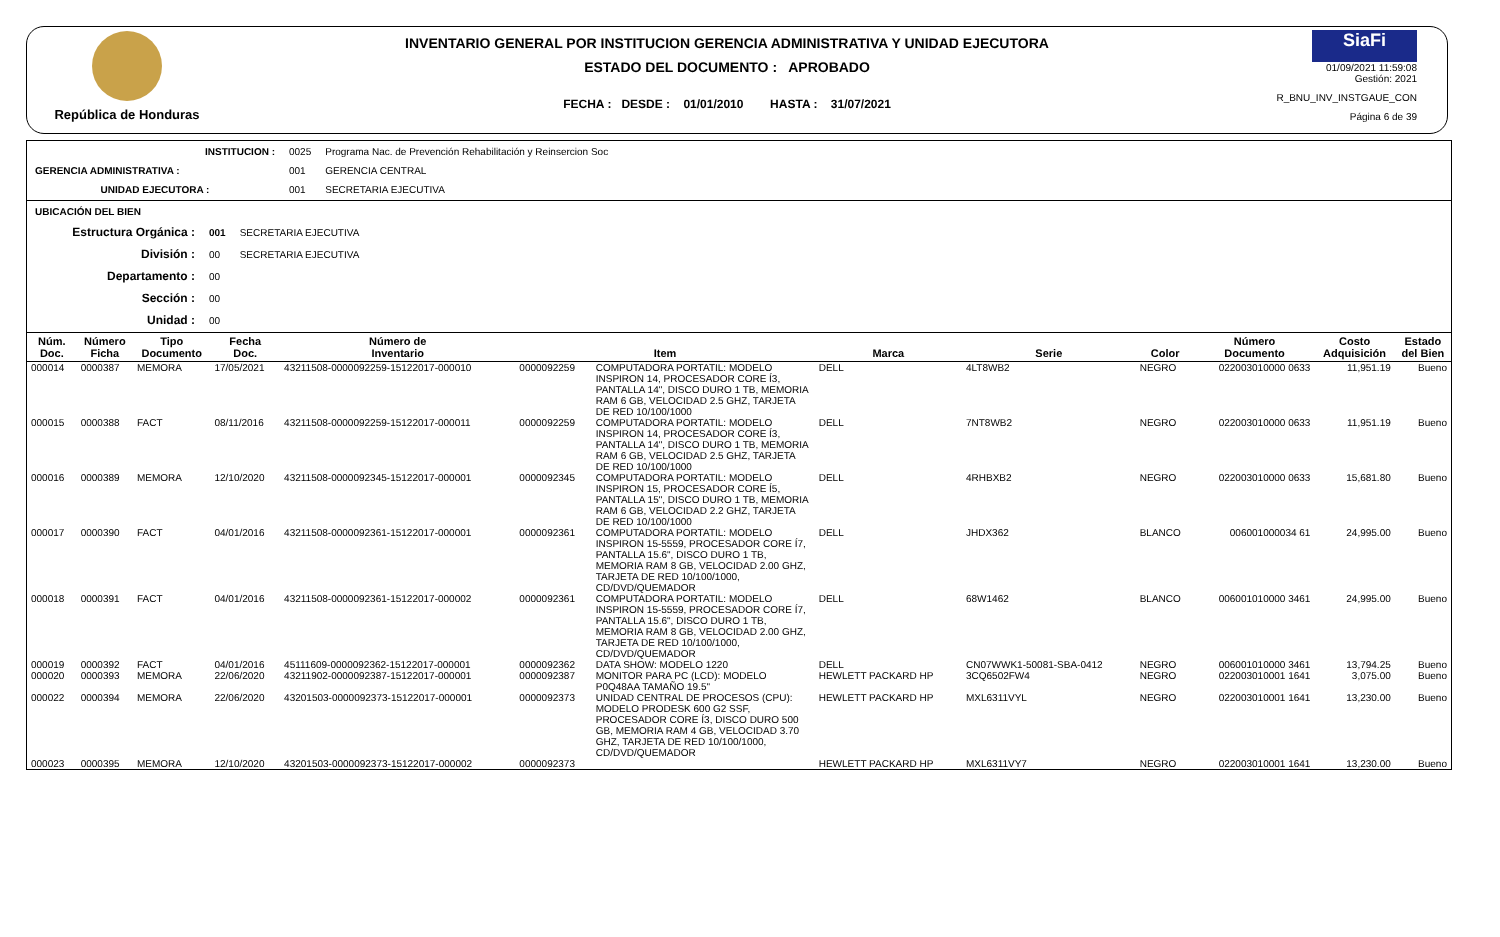República de Honduras INVENTARIO GENERAL POR INSTITUCION GERENCIA ADMINISTRATIVA Y UNIDAD EJECUTORA
ESTADO DEL DOCUMENTO : APROBADO
FECHA : DESDE : 01/01/2010 HASTA : 31/07/2021
SiaFi
01/09/2021 11:59:08
Gestión: 2021
R_BNU_INV_INSTGAUE_CON
Página 6 de 39
| INSTITUCION : | 0025 | Programa Nac. de Prevención Rehabilitación y Reinsercion Soc |
| GERENCIA ADMINISTRATIVA : | 001 | GERENCIA CENTRAL |
| UNIDAD EJECUTORA : | 001 | SECRETARIA EJECUTIVA |
| UBICACIÓN DEL BIEN | | |
| Estructura Orgánica : | 001 | SECRETARIA EJECUTIVA |
| División : | 00 | SECRETARIA EJECUTIVA |
| Departamento : | 00 | |
| Sección : | 00 | |
| Unidad : | 00 | |
| Núm. Doc. | Número Ficha | Tipo Documento | Fecha Doc. | Número de Inventario | Item | | Marca | Serie | Color | Número Documento | Costo Adquisición | Estado del Bien |
| --- | --- | --- | --- | --- | --- | --- | --- | --- | --- | --- | --- | --- |
| 000014 | 0000387 | MEMORA | 17/05/2021 | 43211508-0000092259-15122017-000010 | 0000092259 | COMPUTADORA PORTATIL: MODELO INSPIRON 14, PROCESADOR CORE Í3, PANTALLA 14", DISCO DURO 1 TB, MEMORIA RAM 6 GB, VELOCIDAD 2.5 GHZ, TARJETA DE RED 10/100/1000 | DELL | 4LT8WB2 | NEGRO | 022003010000 0633 | 11,951.19 | Bueno |
| 000015 | 0000388 | FACT | 08/11/2016 | 43211508-0000092259-15122017-000011 | 0000092259 | COMPUTADORA PORTATIL: MODELO INSPIRON 14, PROCESADOR CORE Í3, PANTALLA 14", DISCO DURO 1 TB, MEMORIA RAM 6 GB, VELOCIDAD 2.5 GHZ, TARJETA DE RED 10/100/1000 | DELL | 7NT8WB2 | NEGRO | 022003010000 0633 | 11,951.19 | Bueno |
| 000016 | 0000389 | MEMORA | 12/10/2020 | 43211508-0000092345-15122017-000001 | 0000092345 | COMPUTADORA PORTATIL: MODELO INSPIRON 15, PROCESADOR CORE Í5, PANTALLA 15", DISCO DURO 1 TB, MEMORIA RAM 6 GB, VELOCIDAD 2.2 GHZ, TARJETA DE RED 10/100/1000 | DELL | 4RHBXB2 | NEGRO | 022003010000 0633 | 15,681.80 | Bueno |
| 000017 | 0000390 | FACT | 04/01/2016 | 43211508-0000092361-15122017-000001 | 0000092361 | COMPUTADORA PORTATIL: MODELO INSPIRON 15-5559, PROCESADOR CORE Í7, PANTALLA 15.6", DISCO DURO 1 TB, MEMORIA RAM 8 GB, VELOCIDAD 2.00 GHZ, TARJETA DE RED 10/100/1000, CD/DVD/QUEMADOR | DELL | JHDX362 | BLANCO | 006001000034 61 | 24,995.00 | Bueno |
| 000018 | 0000391 | FACT | 04/01/2016 | 43211508-0000092361-15122017-000002 | 0000092361 | COMPUTADORA PORTATIL: MODELO INSPIRON 15-5559, PROCESADOR CORE Í7, PANTALLA 15.6", DISCO DURO 1 TB, MEMORIA RAM 8 GB, VELOCIDAD 2.00 GHZ, TARJETA DE RED 10/100/1000, CD/DVD/QUEMADOR | DELL | 68W1462 | BLANCO | 006001010000 3461 | 24,995.00 | Bueno |
| 000019 | 0000392 | FACT | 04/01/2016 | 45111609-0000092362-15122017-000001 | 0000092362 | DATA SHOW: MODELO 1220 | DELL | CN07WWK1-50081-SBA-0412 | NEGRO | 006001010000 3461 | 13,794.25 | Bueno |
| 000020 | 0000393 | MEMORA | 22/06/2020 | 43211902-0000092387-15122017-000001 | 0000092387 | MONITOR PARA PC (LCD): MODELO P0Q48AA TAMAÑO 19.5" | HEWLETT PACKARD HP | 3CQ6502FW4 | NEGRO | 022003010001 1641 | 3,075.00 | Bueno |
| 000022 | 0000394 | MEMORA | 22/06/2020 | 43201503-0000092373-15122017-000001 | 0000092373 | UNIDAD CENTRAL DE PROCESOS (CPU): MODELO PRODESK 600 G2 SSF, PROCESADOR CORE Í3, DISCO DURO 500 GB, MEMORIA RAM 4 GB, VELOCIDAD 3.70 GHZ, TARJETA DE RED 10/100/1000, CD/DVD/QUEMADOR | HEWLETT PACKARD HP | MXL6311VYL | NEGRO | 022003010001 1641 | 13,230.00 | Bueno |
| 000023 | 0000395 | MEMORA | 12/10/2020 | 43201503-0000092373-15122017-000002 | 0000092373 | | HEWLETT PACKARD HP | MXL6311VY7 | NEGRO | 022003010001 1641 | 13,230.00 | Bueno |